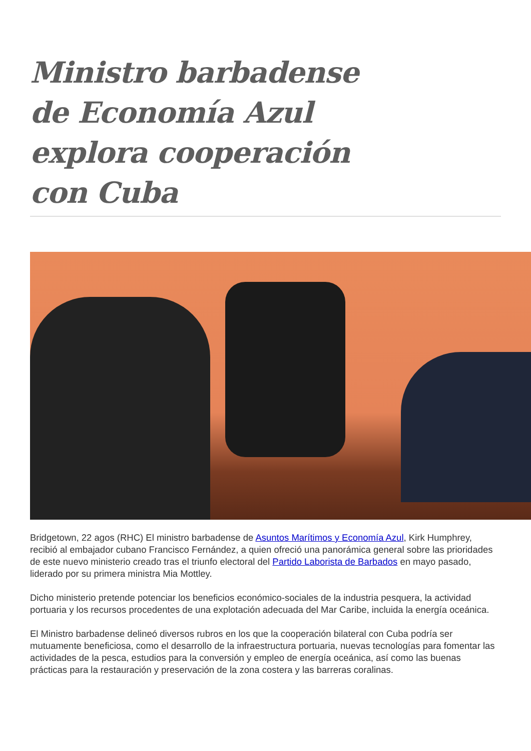Ministro barbadense de Economía Azul explora cooperación con Cuba
Bridgetown, 22 agos (RHC) El ministro barbadense de Asuntos Marítimos y Economía Azul, Kirk Humphrey, recibió al embajador cubano Francisco Fernández, a quien ofreció una panorámica general sobre las prioridades de este nuevo ministerio creado tras el triunfo electoral del Partido Laborista de Barbados en mayo pasado, liderado por su primera ministra Mia Mottley.
Dicho ministerio pretende potenciar los beneficios económico-sociales de la industria pesquera, la actividad portuaria y los recursos procedentes de una explotación adecuada del Mar Caribe, incluida la energía oceánica.
El Ministro barbadense delineó diversos rubros en los que la cooperación bilateral con Cuba podría ser mutuamente beneficiosa, como el desarrollo de la infraestructura portuaria, nuevas tecnologías para fomentar las actividades de la pesca, estudios para la conversión y empleo de energía oceánica, así como las buenas prácticas para la restauración y preservación de la zona costera y las barreras coralinas.